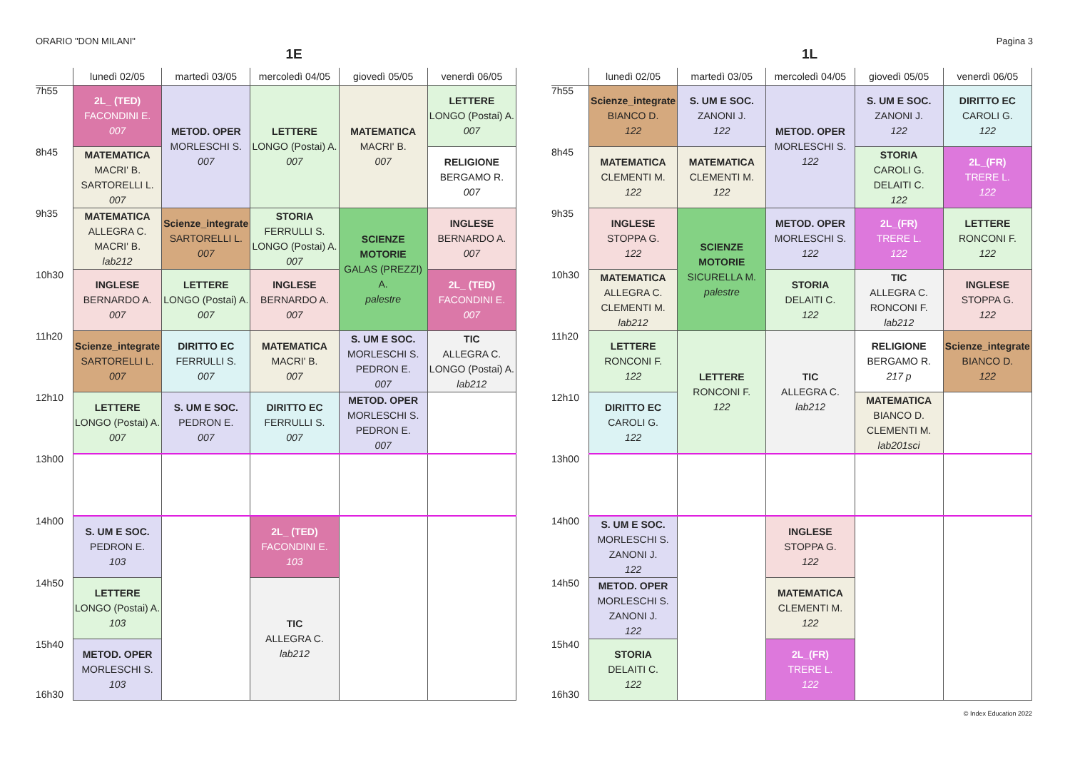ORARIO "DON MILANI" Pagina 3
1E
| | lunedì 02/05 | martedì 03/05 | mercoledì 04/05 | giovedì 05/05 | venerdì 06/05 |
| --- | --- | --- | --- | --- | --- |
| 7h55 | 2L_ (TED) FACONDINI E. 007 | METOD. OPER MORLESCHI S. 007 | LETTERE LONGO (Postai) A. 007 | MATEMATICA MACRI' B. 007 | LETTERE LONGO (Postai) A. 007 |
| 8h45 | MATEMATICA MACRI' B. SARTORELLI L. 007 | | | | RELIGIONE BERGAMO R. 007 |
| 9h35 | MATEMATICA ALLEGRA C. MACRI' B. lab212 | Scienze_integrate SARTORELLI L. 007 | STORIA FERRULLI S. LONGO (Postai) A. 007 | SCIENZE MOTORIE GALAS (PREZZI) A. palestre | INGLESE BERNARDO A. 007 |
| 10h30 | INGLESE BERNARDO A. 007 | LETTERE LONGO (Postai) A. 007 | INGLESE BERNARDO A. 007 | | 2L_ (TED) FACONDINI E. 007 |
| 11h20 | Scienze_integrate SARTORELLI L. 007 | DIRITTO EC FERRULLI S. 007 | MATEMATICA MACRI' B. 007 | S. UM E SOC. MORLESCHI S. PEDRON E. 007 | TIC ALLEGRA C. LONGO (Postai) A. lab212 |
| 12h10 | LETTERE LONGO (Postai) A. 007 | S. UM E SOC. PEDRON E. 007 | DIRITTO EC FERRULLI S. 007 | METOD. OPER MORLESCHI S. PEDRON E. 007 | |
| 13h00 | | | | | |
| 14h00 | S. UM E SOC. PEDRON E. 103 | | 2L_ (TED) FACONDINI E. 103 | | |
| 14h50 | LETTERE LONGO (Postai) A. 103 | | TIC ALLEGRA C. lab212 | | |
| 15h40 16h30 | METOD. OPER MORLESCHI S. 103 | | | | |
1L
| | lunedì 02/05 | martedì 03/05 | mercoledì 04/05 | giovedì 05/05 | venerdì 06/05 |
| --- | --- | --- | --- | --- | --- |
| 7h55 | Scienze_integrate BIANCO D. 122 | S. UM E SOC. ZANONI J. 122 | METOD. OPER MORLESCHI S. 122 | S. UM E SOC. ZANONI J. 122 | DIRITTO EC CAROLI G. 122 |
| 8h45 | MATEMATICA CLEMENTI M. 122 | MATEMATICA CLEMENTI M. 122 | | STORIA CAROLI G. DELAITI C. 122 | 2L_(FR) TRERE L. 122 |
| 9h35 | INGLESE STOPPA G. 122 | SCIENZE MOTORIE SICURELLA M. palestre | METOD. OPER MORLESCHI S. 122 | 2L_(FR) TRERE L. 122 | LETTERE RONCONI F. 122 |
| 10h30 | MATEMATICA ALLEGRA C. CLEMENTI M. lab212 | | STORIA DELAITI C. 122 | TIC ALLEGRA C. RONCONI F. lab212 | INGLESE STOPPA G. 122 |
| 11h20 | LETTERE RONCONI F. 122 | LETTERE RONCONI F. 122 | TIC ALLEGRA C. lab212 | RELIGIONE BERGAMO R. 217 p | Scienze_integrate BIANCO D. 122 |
| 12h10 | DIRITTO EC CAROLI G. 122 | | | MATEMATICA BIANCO D. CLEMENTI M. lab201sci | |
| 13h00 | | | | | |
| 14h00 | S. UM E SOC. MORLESCHI S. ZANONI J. 122 | | INGLESE STOPPA G. 122 | | |
| 14h50 | METOD. OPER MORLESCHI S. ZANONI J. 122 | | MATEMATICA CLEMENTI M. 122 | | |
| 15h40 16h30 | STORIA DELAITI C. 122 | | 2L_(FR) TRERE L. 122 | | |
© Index Education 2022